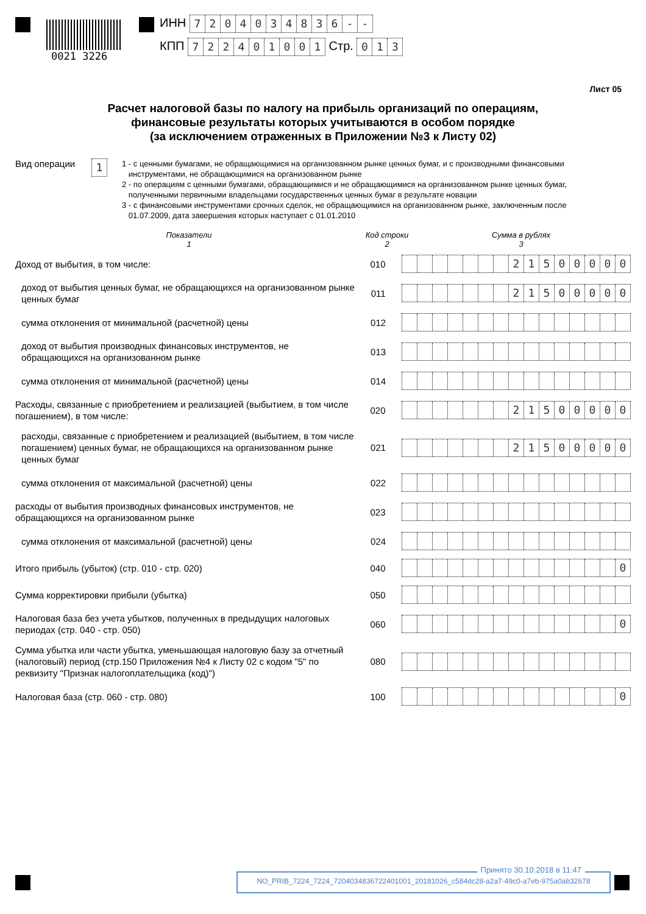0021 3226
ИНН 7204034836 - -
КПП 722401001 Стр. 013
Лист 05
Расчет налоговой базы по налогу на прибыль организаций по операциям,
финансовые результаты которых учитываются в особом порядке
(за исключением отраженных в Приложении №3 к Листу 02)
Вид операции
1
1 - с ценными бумагами, не обращающимися на организованном рынке ценных бумаг, и с производными финансовыми
инструментами, не обращающимися на организованном рынке
2 - по операциям с ценными бумагами, обращающимися и не обращающимися на организованном рынке ценных бумаг,
полученными первичными владельцами государственных ценных бумаг в результате новации
3 - с финансовыми инструментами срочных сделок, не обращающимися на организованном рынке, заключенным после
01.07.2009, дата завершения которых наступает с 01.01.2010
Показатели
1
Код строки
2
Сумма в рублях
3
Доход от выбытия, в том числе:
010
21500000
доход от выбытия ценных бумаг, не обращающихся на организованном рынке ценных бумаг
011
21500000
сумма отклонения от минимальной (расчетной) цены
012
доход от выбытия производных финансовых инструментов, не обращающихся на организованном рынке
013
сумма отклонения от минимальной (расчетной) цены
014
Расходы, связанные с приобретением и реализацией (выбытием, в том числе погашением), в том числе:
020
21500000
расходы, связанные с приобретением и реализацией (выбытием, в том числе погашением) ценных бумаг, не обращающихся на организованном рынке ценных бумаг
021
21500000
сумма отклонения от максимальной (расчетной) цены
022
расходы от выбытия производных финансовых инструментов, не обращающихся на организованном рынке
023
сумма отклонения от максимальной (расчетной) цены
024
Итого прибыль (убыток) (стр. 010 - стр. 020)
040
0
Сумма корректировки прибыли (убытка)
050
Налоговая база без учета убытков, полученных в предыдущих налоговых периодах (стр. 040 - стр. 050)
060
0
Сумма убытка или части убытка, уменьшающая налоговую базу за отчетный (налоговый) период (стр.150 Приложения №4 к Листу 02 с кодом "5" по реквизиту "Признак налогоплательщика (код)")
080
Налоговая база (стр. 060 - стр. 080)
100
0
Принято 30.10.2018 в 11:47
NO_PRIB_7224_7224_7204034836722401001_20181026_c584dc28-a2a7-49c0-a7eb-975a0ab32678